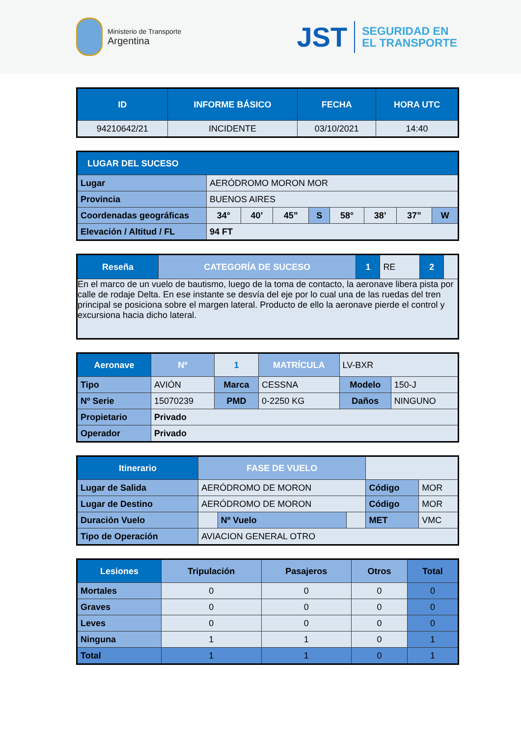Ministerio de Transporte
Argentina
JST SEGURIDAD EN
EL TRANSPORTE
| ID | INFORME BÁSICO | FECHA | HORA UTC |
| --- | --- | --- | --- |
| 94210642/21 | INCIDENTE | 03/10/2021 | 14:40 |
| LUGAR DEL SUCESO | | | | | | | | |
| --- | --- | --- | --- | --- | --- | --- | --- | --- |
| Lugar | AERÓDROMO MORON MOR | | | | | | | |
| Provincia | BUENOS AIRES | | | | | | | |
| Coordenadas geográficas | 34° | 40’ | 45” | S | 58° | 38’ | 37” | W |
| Elevación / Altitud / FL | 94 FT | | | | | | | |
| Reseña | CATEGORÍA DE SUCESO | 1 | RE | 2 | |
| En el marco de un vuelo de bautismo, luego de la toma de contacto, la aeronave libera pista por calle de rodaje Delta. En ese instante se desvía del eje por lo cual una de las ruedas del tren principal se posiciona sobre el margen lateral. Producto de ello la aeronave pierde el control y excursiona hacia dicho lateral. | | | | | |
| Aeronave | | Nº | 1 | MATRÍCULA | LV-BXR | |
| Tipo | AVIÓN | | Marca | CESSNA | Modelo | 150-J |
| Nº Serie | 15070239 | | PMD | 0-2250 KG | Daños | NINGUNO |
| Propietario | Privado | | | | | |
| Operador | Privado | | | | | |
| Itinerario | FASE DE VUELO | | | | |
| Lugar de Salida | AERÓDROMO DE MORON | | | Código | MOR |
| Lugar de Destino | AERÓDROMO DE MORON | | | Código | MOR |
| Duración Vuelo | | Nº Vuelo | | MET | VMC |
| Tipo de Operación | AVIACION GENERAL OTRO | | | | |
| Lesiones | Tripulación | Pasajeros | Otros | Total |
| --- | --- | --- | --- | --- |
| Mortales | 0 | 0 | 0 | 0 |
| Graves | 0 | 0 | 0 | 0 |
| Leves | 0 | 0 | 0 | 0 |
| Ninguna | 1 | 1 | 0 | 1 |
| Total | 1 | 1 | 0 | 1 |